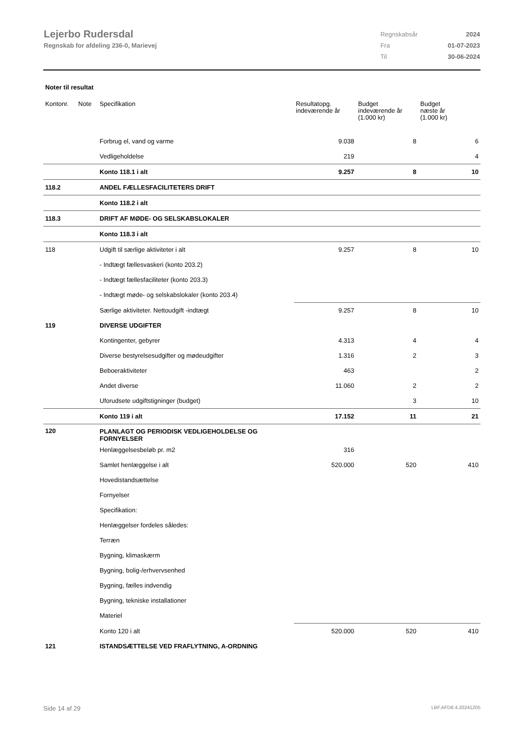Lejerbo Rudersdal
Regnskab for afdeling 236-0, Marievej
| Regnskabsår | 2024 |
| Fra | 01-07-2023 |
| Til | 30-06-2024 |
Noter til resultat
| Kontonr. | Note | Specifikation | Resultatopg. indeværende år | Budget indeværende år (1.000 kr) | Budget næste år (1.000 kr) |
| --- | --- | --- | --- | --- | --- |
| | | Forbrug el, vand og varme | 9.038 | 8 | 6 |
| | | Vedligeholdelse | 219 | | 4 |
| | | Konto 118.1 i alt | 9.257 | 8 | 10 |
| 118.2 | | ANDEL FÆLLESFACILITETERS DRIFT | | | |
| | | Konto 118.2 i alt | | | |
| 118.3 | | DRIFT AF MØDE- OG SELSKABSLOKALER | | | |
| | | Konto 118.3 i alt | | | |
| 118 | | Udgift til særlige aktiviteter i alt | 9.257 | 8 | 10 |
| | | - Indtægt fællesvaskeri (konto 203.2) | | | |
| | | - Indtægt fællesfaciliteter (konto 203.3) | | | |
| | | - Indtægt møde- og selskabslokaler (konto 203.4) | | | |
| | | Særlige aktiviteter. Nettoudgift -indtægt | 9.257 | 8 | 10 |
| 119 | | DIVERSE UDGIFTER | | | |
| | | Kontingenter, gebyrer | 4.313 | 4 | 4 |
| | | Diverse bestyrelsesudgifter og mødeudgifter | 1.316 | 2 | 3 |
| | | Beboeraktiviteter | 463 | | 2 |
| | | Andet diverse | 11.060 | 2 | 2 |
| | | Uforudsete udgiftstigninger (budget) | | 3 | 10 |
| | | Konto 119 i alt | 17.152 | 11 | 21 |
| 120 | | PLANLAGT OG PERIODISK VEDLIGEHOLDELSE OG FORNYELSER | | | |
| | | Henlæggelsesbeløb pr. m2 | 316 | | |
| | | Samlet henlæggelse i alt | 520.000 | 520 | 410 |
| | | Hovedistandsættelse | | | |
| | | Fornyelser | | | |
| | | Specifikation: | | | |
| | | Henlæggelser fordeles således: | | | |
| | | Terræn | | | |
| | | Bygning, klimaskærm | | | |
| | | Bygning, bolig-/erhvervsenhed | | | |
| | | Bygning, fælles indvendig | | | |
| | | Bygning, tekniske installationer | | | |
| | | Materiel | | | |
| | | Konto 120 i alt | 520.000 | 520 | 410 |
| 121 | | ISTANDSÆTTELSE VED FRAFLYTNING, A-ORDNING | | | |
Side 14 af 29 LBF.AFD8.4.20241205